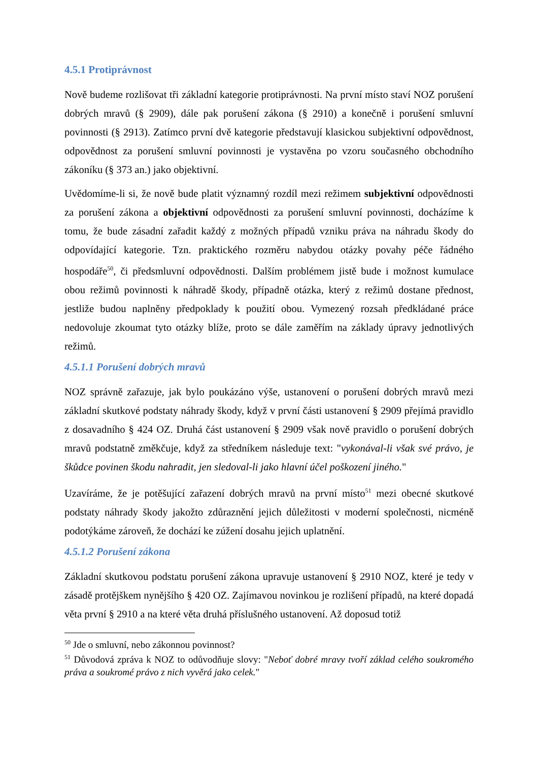4.5.1 Protiprávnost
Nově budeme rozlišovat tři základní kategorie protiprávnosti. Na první místo staví NOZ porušení dobrých mravů (§ 2909), dále pak porušení zákona (§ 2910) a konečně i porušení smluvní povinnosti (§ 2913). Zatímco první dvě kategorie představují klasickou subjektivní odpovědnost, odpovědnost za porušení smluvní povinnosti je vystavěna po vzoru současného obchodního zákoníku (§ 373 an.) jako objektivní.
Uvědomíme-li si, že nově bude platit významný rozdíl mezi režimem subjektivní odpovědnosti za porušení zákona a objektivní odpovědnosti za porušení smluvní povinnosti, docházíme k tomu, že bude zásadní zařadit každý z možných případů vzniku práva na náhradu škody do odpovídající kategorie. Tzn. praktického rozměru nabydou otázky povahy péče řádného hospodáře<sup>50</sup>, či předsmluvní odpovědnosti. Dalším problémem jistě bude i možnost kumulace obou režimů povinnosti k náhradě škody, případně otázka, který z režimů dostane přednost, jestliže budou naplněny předpoklady k použití obou. Vymezený rozsah předkládané práce nedovoluje zkoumat tyto otázky blíže, proto se dále zaměřím na základy úpravy jednotlivých režimů.
4.5.1.1 Porušení dobrých mravů
NOZ správně zařazuje, jak bylo poukázáno výše, ustanovení o porušení dobrých mravů mezi základní skutkové podstaty náhrady škody, když v první části ustanovení § 2909 přejímá pravidlo z dosavadního § 424 OZ. Druhá část ustanovení § 2909 však nově pravidlo o porušení dobrých mravů podstatně změkčuje, když za středníkem následuje text: "vykonával-li však své právo, je škůdce povinen škodu nahradit, jen sledoval-li jako hlavní účel poškození jiného."
Uzavíráme, že je potěšující zařazení dobrých mravů na první místo<sup>51</sup> mezi obecné skutkové podstaty náhrady škody jakožto zdůraznění jejich důležitosti v moderní společnosti, nicméně podotýkáme zároveň, že dochází ke zúžení dosahu jejich uplatnění.
4.5.1.2 Porušení zákona
Základní skutkovou podstatu porušení zákona upravuje ustanovení § 2910 NOZ, které je tedy v zásadě protějškem nynějšího § 420 OZ. Zajímavou novinkou je rozlišení případů, na které dopadá věta první § 2910 a na které věta druhá příslušného ustanovení. Až doposud totiž
<sup>50</sup> Jde o smluvní, nebo zákonnou povinnost?
<sup>51</sup> Důvodová zpráva k NOZ to odůvodňuje slovy: "Neboť dobré mravy tvoří základ celého soukromého práva a soukromé právo z nich vyvěrá jako celek."